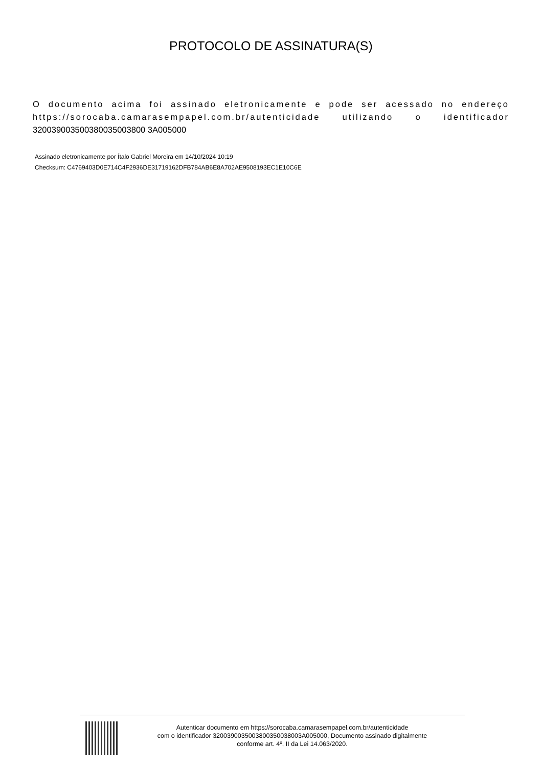PROTOCOLO DE ASSINATURA(S)
O documento acima foi assinado eletronicamente e pode ser acessado no endereço https://sorocaba.camarasempapel.com.br/autenticidade utilizando o identificador 320039003500380035003800 3A005000
Assinado eletronicamente por Ítalo Gabriel Moreira em 14/10/2024 10:19
Checksum: C4769403D0E714C4F2936DE31719162DFB784AB6E8A702AE9508193EC1E10C6E
Autenticar documento em https://sorocaba.camarasempapel.com.br/autenticidade
com o identificador 3200390035003800350038003A005000, Documento assinado digitalmente
conforme art. 4º, II da Lei 14.063/2020.